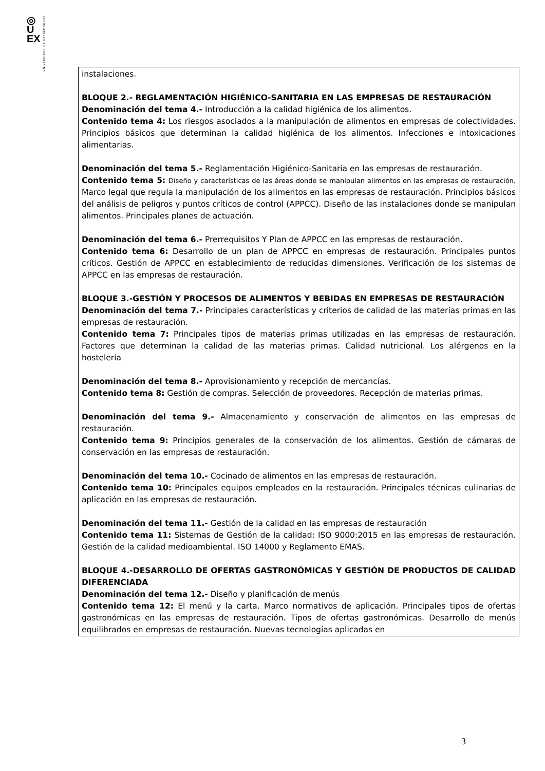◎
U
EX
UNIVERSIDAD DE EXTREMADURA
| instalaciones. BLOQUE 2.- REGLAMENTACIÓN HIGIÉNICO-SANITARIA EN LAS EMPRESAS DE RESTAURACIÓN Denominación del tema 4.- Introducción a la calidad higiénica de los alimentos. Contenido tema 4: Los riesgos asociados a la manipulación de alimentos en empresas de colectividades. Principios básicos que determinan la calidad higiénica de los alimentos. Infecciones e intoxicaciones alimentarias. Denominación del tema 5.- Reglamentación Higiénico-Sanitaria en las empresas de restauración. Contenido tema 5: Diseño y características de las áreas donde se manipulan alimentos en las empresas de restauración. Marco legal que regula la manipulación de los alimentos en las empresas de restauración. Principios básicos del análisis de peligros y puntos críticos de control (APPCC). Diseño de las instalaciones donde se manipulan alimentos. Principales planes de actuación. Denominación del tema 6.- Prerrequisitos Y Plan de APPCC en las empresas de restauración. Contenido tema 6: Desarrollo de un plan de APPCC en empresas de restauración. Principales puntos críticos. Gestión de APPCC en establecimiento de reducidas dimensiones. Verificación de los sistemas de APPCC en las empresas de restauración. BLOQUE 3.-GESTIÓN Y PROCESOS DE ALIMENTOS Y BEBIDAS EN EMPRESAS DE RESTAURACIÓN Denominación del tema 7.- Principales características y criterios de calidad de las materias primas en las empresas de restauración. Contenido tema 7: Principales tipos de materias primas utilizadas en las empresas de restauración. Factores que determinan la calidad de las materias primas. Calidad nutricional. Los alérgenos en la hostelería Denominación del tema 8.- Aprovisionamiento y recepción de mercancías. Contenido tema 8: Gestión de compras. Selección de proveedores. Recepción de materias primas. Denominación del tema 9.- Almacenamiento y conservación de alimentos en las empresas de restauración. Contenido tema 9: Principios generales de la conservación de los alimentos. Gestión de cámaras de conservación en las empresas de restauración. Denominación del tema 10.- Cocinado de alimentos en las empresas de restauración. Contenido tema 10: Principales equipos empleados en la restauración. Principales técnicas culinarias de aplicación en las empresas de restauración. Denominación del tema 11.- Gestión de la calidad en las empresas de restauración Contenido tema 11: Sistemas de Gestión de la calidad: ISO 9000:2015 en las empresas de restauración. Gestión de la calidad medioambiental. ISO 14000 y Reglamento EMAS. BLOQUE 4.-DESARROLLO DE OFERTAS GASTRONÓMICAS Y GESTIÓN DE PRODUCTOS DE CALIDAD DIFERENCIADA Denominación del tema 12.- Diseño y planificación de menús Contenido tema 12: El menú y la carta. Marco normativos de aplicación. Principales tipos de ofertas gastronómicas en las empresas de restauración. Tipos de ofertas gastronómicas. Desarrollo de menús equilibrados en empresas de restauración. Nuevas tecnologías aplicadas en |
3